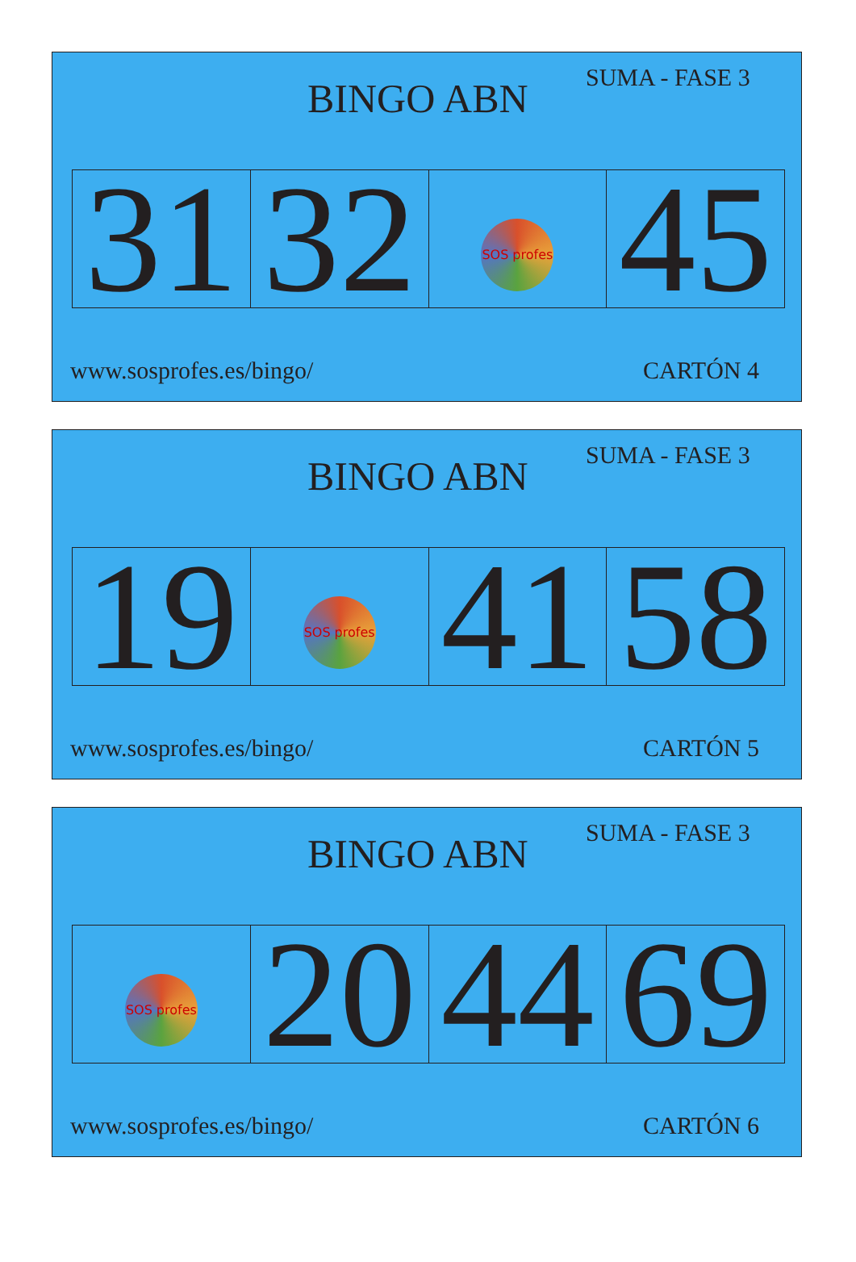BINGO ABN
SUMA - FASE 3
| 31 | 32 | SOS profes | 45 |
www.sosprofes.es/bingo/ CARTÓN 4
BINGO ABN
SUMA - FASE 3
| 19 | SOS profes | 41 | 58 |
www.sosprofes.es/bingo/ CARTÓN 5
BINGO ABN
SUMA - FASE 3
| SOS profes | 20 | 44 | 69 |
www.sosprofes.es/bingo/ CARTÓN 6